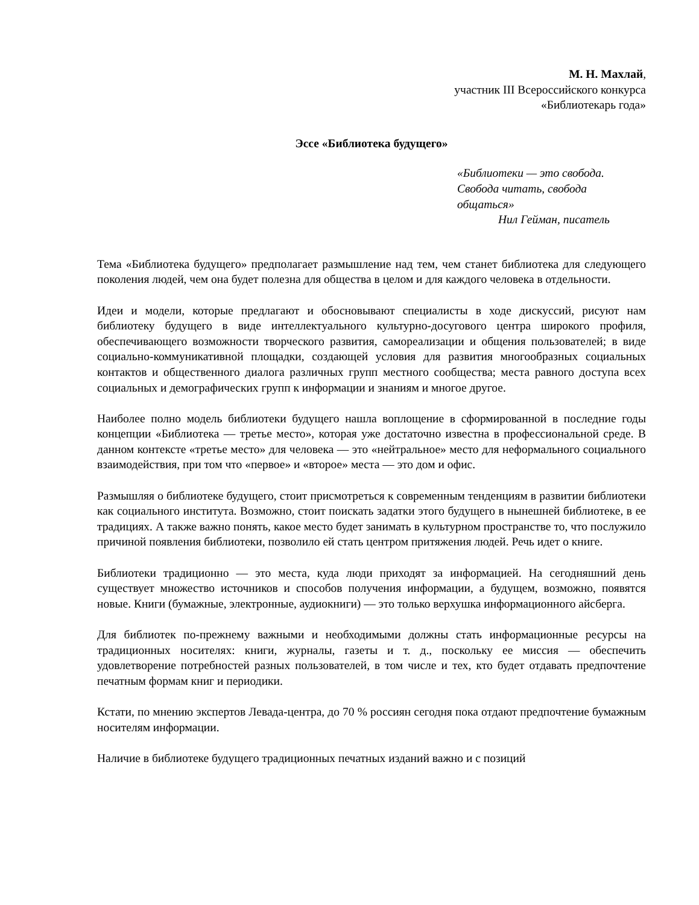М. Н. Махлай,
участник III Всероссийского конкурса
«Библиотекарь года»
Эссе «Библиотека будущего»
«Библиотеки — это свобода. Свобода читать, свобода общаться»
Нил Гейман, писатель
Тема «Библиотека будущего» предполагает размышление над тем, чем станет библиотека для следующего поколения людей, чем она будет полезна для общества в целом и для каждого человека в отдельности.
Идеи и модели, которые предлагают и обосновывают специалисты в ходе дискуссий, рисуют нам библиотеку будущего в виде интеллектуального культурно-досугового центра широкого профиля, обеспечивающего возможности творческого развития, самореализации и общения пользователей; в виде социально-коммуникативной площадки, создающей условия для развития многообразных социальных контактов и общественного диалога различных групп местного сообщества; места равного доступа всех социальных и демографических групп к информации и знаниям и многое другое.
Наиболее полно модель библиотеки будущего нашла воплощение в сформированной в последние годы концепции «Библиотека — третье место», которая уже достаточно известна в профессиональной среде. В данном контексте «третье место» для человека — это «нейтральное» место для неформального социального взаимодействия, при том что «первое» и «второе» места — это дом и офис.
Размышляя о библиотеке будущего, стоит присмотреться к современным тенденциям в развитии библиотеки как социального института. Возможно, стоит поискать задатки этого будущего в нынешней библиотеке, в ее традициях. А также важно понять, какое место будет занимать в культурном пространстве то, что послужило причиной появления библиотеки, позволило ей стать центром притяжения людей. Речь идет о книге.
Библиотеки традиционно — это места, куда люди приходят за информацией. На сегодняшний день существует множество источников и способов получения информации, а будущем, возможно, появятся новые. Книги (бумажные, электронные, аудиокниги) — это только верхушка информационного айсберга.
Для библиотек по-прежнему важными и необходимыми должны стать информационные ресурсы на традиционных носителях: книги, журналы, газеты и т. д., поскольку ее миссия — обеспечить удовлетворение потребностей разных пользователей, в том числе и тех, кто будет отдавать предпочтение печатным формам книг и периодики.
Кстати, по мнению экспертов Левада-центра, до 70 % россиян сегодня пока отдают предпочтение бумажным носителям информации.
Наличие в библиотеке будущего традиционных печатных изданий важно и с позиций